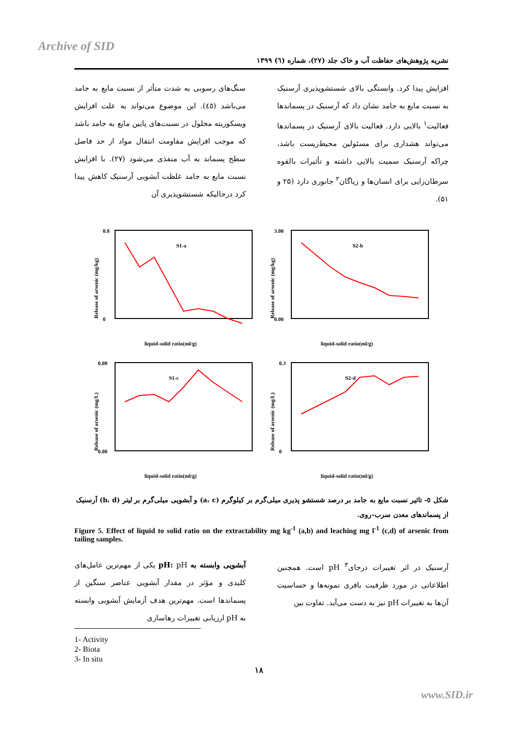Archive of SID
نشریه پژوهش‌های حفاظت آب و خاک جلد (۲۷)، شماره (٦) ۱۳۹۹
سنگ‌های رسوبی به شدت متأثر از نسبت مایع به جامد می‌باشد (٤٥). این موضوع می‌تواند به علت افزایش ویسکوزیته محلول در نسبت‌های پایین مایع به جامد باشد که موجب افزایش مقاومت انتقال مواد از حد فاصل سطح پسماند به آب منفذی می‌شود (۲۷). با افزایش نسبت مایع به جامد غلظت آبشویی آرسنیک کاهش پیدا کرد درحالیکه شستشوپذیری آن
افزایش پیدا کرد. وابستگی بالای شستشوپذیری آرسنیک به نسبت مایع به جامد نشان داد که آرسنیک در پسماندها فعالیت<sup>۱</sup> بالایی دارد. فعالیت بالای آرسنیک در پسماندها می‌تواند هشداری برای مسئولین محیط‌زیست باشد، چراکه آرسنیک سمیت بالایی داشته و تأثیرات بالقوه سرطان‌زایی برای انسان‌ها و زیاگان<sup>۲</sup> جانوری دارد (۲۵ و ۵۱).
Release of arsenic (mg/kg)
0.8
0
S1-a
liquid-solid ratio(ml/g)
Release of arsenic (mg/kg)
3.00
0.00
S2-b
liquid-solid ratio(ml/g)
Release of arsenic (mg/L)
0.08
0.00
S1-c
liquid-solid ratio(ml/g)
Release of arsenic (mg/L)
0.3
0
S2-d
liquid-solid ratio(ml/g)
شکل ٥- تاثیر نسبت مایع به جامد بر درصد شستشو پذیری میلی‌گرم بر کیلوگرم (a، c) و آبشویی میلی‌گرم بر لیتر (b، d) آرسنیک از پسماندهای معدن سرب-روی.
Figure 5. Effect of liquid to solid ratio on the extractability mg kg<sup>-1</sup> (a,b) and leaching mg l<sup>-1</sup> (c,d) of arsenic from tailing samples.
آبشویی وابسته به pH: pH یکی از مهم‌ترین عامل‌های کلیدی و مؤثر در مقدار آبشویی عناصر سنگین از پسماندها است. مهم‌ترین هدف آزمایش آبشویی وابسته به pH ارزیابی تغییرات رهاسازی
آرسنیک در اثر تغییرات درجای<sup>۳</sup> pH است. همچنین اطلاعاتی در مورد ظرفیت بافری نمونه‌ها و حساسیت آن‌ها به تغییرات pH نیز به دست می‌آید. تفاوت بین
1- Activity
2- Biota
3- In situ
۱۸
www.SID.ir